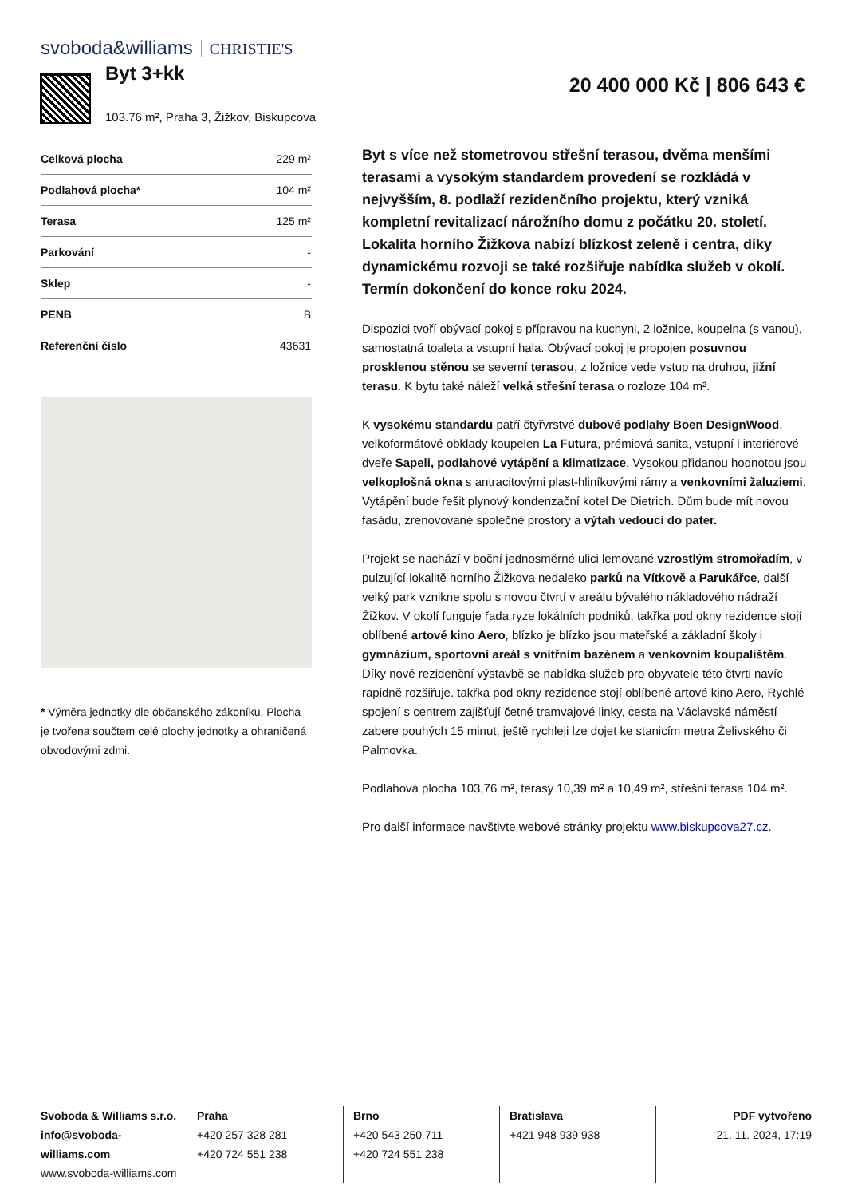svoboda&williams CHRISTIE'S
Byt 3+kk
103.76 m², Praha 3, Žižkov, Biskupcova
20 400 000 Kč | 806 643 €
| Celková plocha | 229 m² |
| Podlahová plocha* | 104 m² |
| Terasa | 125 m² |
| Parkování | - |
| Sklep | - |
| PENB | B |
| Referenční číslo | 43631 |
* Výměra jednotky dle občanského zákoníku. Plocha je tvořena součtem celé plochy jednotky a ohraničená obvodovými zdmi.
Byt s více než stometrovou střešní terasou, dvěma menšími terasami a vysokým standardem provedení se rozkládá v nejvyšším, 8. podlaží rezidenčního projektu, který vzniká kompletní revitalizací nárožního domu z počátku 20. století. Lokalita horního Žižkova nabízí blízkost zeleně i centra, díky dynamickému rozvoji se také rozšiřuje nabídka služeb v okolí. Termín dokončení do konce roku 2024.
Dispozici tvoří obývací pokoj s přípravou na kuchyni, 2 ložnice, koupelna (s vanou), samostatná toaleta a vstupní hala. Obývací pokoj je propojen posuvnou prosklenou stěnou se severní terasou, z ložnice vede vstup na druhou, jižní terasu. K bytu také náleží velká střešní terasa o rozloze 104 m².
K vysokému standardu patří čtyřvrstvé dubové podlahy Boen DesignWood, velkoformátové obklady koupelen La Futura, prémiová sanita, vstupní i interiérové dveře Sapeli, podlahové vytápění a klimatizace. Vysokou přidanou hodnotou jsou velkoplošná okna s antracitovými plast-hliníkovými rámy a venkovními žaluziemi. Vytápění bude řešit plynový kondenzační kotel De Dietrich. Dům bude mít novou fasádu, zrenovované společné prostory a výtah vedoucí do pater.
Projekt se nachází v boční jednosměrné ulici lemované vzrostlým stromořadím, v pulzující lokalitě horního Žižkova nedaleko parků na Vítkově a Parukářce, další velký park vznikne spolu s novou čtvrtí v areálu bývalého nákladového nádraží Žižkov. V okolí funguje řada ryze lokálních podniků, takřka pod okny rezidence stojí oblíbené artové kino Aero, blízko je blízko jsou mateřské a základní školy i gymnázium, sportovní areál s vnitřním bazénem a venkovním koupalištěm. Díky nové rezidenční výstavbě se nabídka služeb pro obyvatele této čtvrti navíc rapidně rozšiřuje. takřka pod okny rezidence stojí oblíbené artové kino Aero, Rychlé spojení s centrem zajišťují četné tramvajové linky, cesta na Václavské náměstí zabere pouhých 15 minut, ještě rychleji lze dojet ke stanicím metra Želivského či Palmovka.
Podlahová plocha 103,76 m², terasy 10,39 m² a 10,49 m², střešní terasa 104 m².
Pro další informace navštivte webové stránky projektu www.biskupcova27.cz.
Svoboda & Williams s.r.o.
info@svoboda-williams.com
www.svoboda-williams.com
Praha
+420 257 328 281
+420 724 551 238
Brno
+420 543 250 711
+420 724 551 238
Bratislava
+421 948 939 938
PDF vytvořeno
21. 11. 2024, 17:19